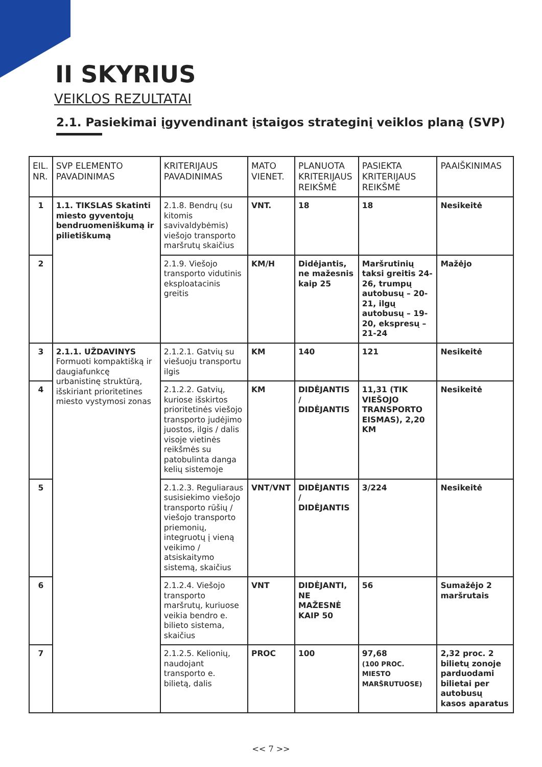II SKYRIUS
VEIKLOS REZULTATAI
2.1. Pasiekimai įgyvendinant įstaigos strateginį veiklos planą (SVP)
| EIL. NR. | SVP ELEMENTO PAVADINIMAS | KRITERIJAUS PAVADINIMAS | MATO VIENET. | PLANUOTA KRITERIJAUS REIKŠMĖ | PASIEKTA KRITERIJAUS REIKŠMĖ | PAAIŠKINIMAS |
| --- | --- | --- | --- | --- | --- | --- |
| 1 | 1.1. TIKSLAS Skatinti miesto gyventojų bendruomeniškumą ir pilietiškumą | 2.1.8. Bendrų (su kitomis savivaldybėmis) viešojo transporto maršrutų skaičius | VNT. | 18 | 18 | Nesikeitė |
| 2 | | 2.1.9. Viešojo transporto vidutinis eksploatacinis greitis | KM/H | Didėjantis, ne mažesnis kaip 25 | Maršrutinių taksi greitis 24-26, trumpų autobusų – 20-21, ilgų autobusų – 19-20, ekspresų – 21-24 | Mažėjo |
| 3 | 2.1.1. UŽDAVINYS Formuoti kompaktišką ir daugiafunkcę urbanistinę struktūrą, išskiriant prioritetines miesto vystymosi zonas | 2.1.2.1. Gatvių su viešuoju transportu ilgis | KM | 140 | 121 | Nesikeitė |
| 4 | | 2.1.2.2. Gatvių, kuriose išskirtos prioritetinės viešojo transporto judėjimo juostos, ilgis / dalis visoje vietinės reikšmės su patobulinta danga kelių sistemoje | KM | DIDĖJANTIS / DIDĖJANTIS | 11,31 (TIK VIEŠOJO TRANSPORTO EISMAS), 2,20 KM | Nesikeitė |
| 5 | | 2.1.2.3. Reguliaraus susisiekimo viešojo transporto rūšių / viešojo transporto priemonių, integruotų į vieną veikimo / atsiskaitymo sistemą, skaičius | VNT/VNT | DIDĖJANTIS / DIDĖJANTIS | 3/224 | Nesikeitė |
| 6 | | 2.1.2.4. Viešojo transporto maršrutų, kuriuose veikia bendro e. bilieto sistema, skaičius | VNT | DIDĖJANTI, NE MAŽESNĖ KAIP 50 | 56 | Sumažėjo 2 maršrutais |
| 7 | | 2.1.2.5. Kelionių, naudojant transporto e. bilietą, dalis | PROC | 100 | 97,68 (100 PROC. MIESTO MARŠRUTUOSE) | 2,32 proc. 2 bilietų zonoje parduodami bilietai per autobusų kasos aparatus |
<< 7 >>